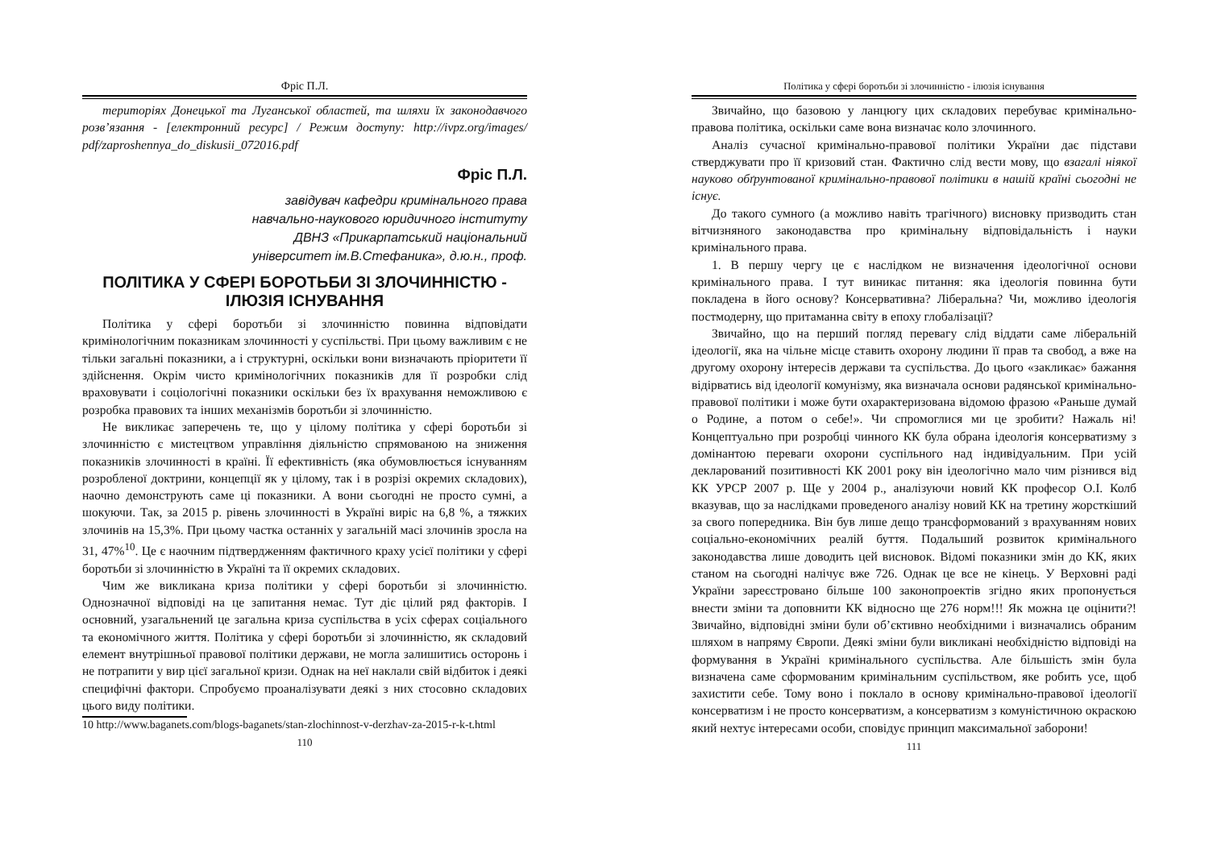Фріс П.Л.
територіях Донецької та Луганської областей, та шляхи їх законодавчого розв’язання - [електронний ресурс] / Режим доступу: http://ivpz.org/images/ pdf/zaproshennya_do_diskusii_072016.pdf
Фріс П.Л.
завідувач кафедри кримінального права
навчально-наукового юридичного інституту
ДВНЗ «Прикарпатський національний
університет ім.В.Стефаника», д.ю.н., проф.
ПОЛІТИКА У СФЕРІ БОРОТЬБИ ЗІ ЗЛОЧИННІСТЮ - ІЛЮЗІЯ ІСНУВАННЯ
Політика у сфері боротьби зі злочинністю повинна відповідати кримінологічним показникам злочинності у суспільстві. При цьому важливим є не тільки загальні показники, а і структурні, оскільки вони визначають пріоритети її здійснення. Окрім чисто кримінологічних показників для її розробки слід враховувати і соціологічні показники оскільки без їх врахування неможливою є розробка правових та інших механізмів боротьби зі злочинністю.
Не викликає заперечень те, що у цілому політика у сфері боротьби зі злочинністю є мистецтвом управління діяльністю спрямованою на зниження показників злочинності в країні. Її ефективність (яка обумовлюється існуванням розробленої доктрини, концепції як у цілому, так і в розрізі окремих складових), наочно демонструють саме ці показники. А вони сьогодні не просто сумні, а шокуючи. Так, за 2015 р. рівень злочинності в Україні виріс на 6,8 %, а тяжких злочинів на 15,3%. При цьому частка останніх у загальній масі злочинів зросла на 31, 47%<sup>10</sup>. Це є наочним підтвердженням фактичного краху усієї політики у сфері боротьби зі злочинністю в Україні та її окремих складових.
Чим же викликана криза політики у сфері боротьби зі злочинністю. Однозначної відповіді на це запитання немає. Тут діє цілий ряд факторів. І основний, узагальнений це загальна криза суспільства в усіх сферах соціального та економічного життя. Політика у сфері боротьби зі злочинністю, як складовий елемент внутрішньої правової політики держави, не могла залишитись осторонь і не потрапити у вир цієї загальної кризи. Однак на неї наклали свій відбиток і деякі специфічні фактори. Спробуємо проаналізувати деякі з них стосовно складових цього виду політики.
10 http://www.baganets.com/blogs-baganets/stan-zlochinnost-v-derzhav-za-2015-r-k-t.html
110
Політика у сфері боротьби зі злочинністю - ілюзія існування
Звичайно, що базовою у ланцюгу цих складових перебуває кримінально-правова політика, оскільки саме вона визначає коло злочинного.
Аналіз сучасної кримінально-правової політики України дає підстави стверджувати про її кризовий стан. Фактично слід вести мову, що взагалі ніякої науково обґрунтованої кримінально-правової політики в нашій країні сьогодні не існує.
До такого сумного (а можливо навіть трагічного) висновку призводить стан вітчизняного законодавства про кримінальну відповідальність і науки кримінального права.
1. В першу чергу це є наслідком не визначення ідеологічної основи кримінального права. І тут виникає питання: яка ідеологія повинна бути покладена в його основу? Консервативна? Ліберальна? Чи, можливо ідеологія постмодерну, що притаманна світу в епоху глобалізації?
Звичайно, що на перший погляд перевагу слід віддати саме ліберальній ідеології, яка на чільне місце ставить охорону людини її прав та свобод, а вже на другому охорону інтересів держави та суспільства. До цього «закликає» бажання відірватись від ідеології комунізму, яка визначала основи радянської кримінально-правової політики і може бути охарактеризована відомою фразою «Раньше думай о Родине, а потом о себе!». Чи спромоглися ми це зробити? Нажаль ні! Концептуально при розробці чинного КК була обрана ідеологія консерватизму з домінантою переваги охорони суспільного над індивідуальним. При усій декларований позитивності КК 2001 року він ідеологічно мало чим різнився від КК УРСР 2007 р. Ще у 2004 р., аналізуючи новий КК професор О.І. Колб вказував, що за наслідками проведеного аналізу новий КК на третину жорсткіший за свого попередника. Він був лише дещо трансформований з врахуванням нових соціально-економічних реалій буття. Подальший розвиток кримінального законодавства лише доводить цей висновок. Відомі показники змін до КК, яких станом на сьогодні налічує вже 726. Однак це все не кінець. У Верховні раді України зареєстровано більше 100 законопроектів згідно яких пропонується внести зміни та доповнити КК відносно ще 276 норм!!! Як можна це оцінити?! Звичайно, відповідні зміни були об’єктивно необхідними і визначались обраним шляхом в напряму Європи. Деякі зміни були викликані необхідністю відповіді на формування в Україні кримінального суспільства. Але більшість змін була визначена саме сформованим кримінальним суспільством, яке робить усе, щоб захистити себе. Тому воно і поклало в основу кримінально-правової ідеології консерватизм і не просто консерватизм, а консерватизм з комуністичною окраскою який нехтує інтересами особи, сповідує принцип максимальної заборони!
111